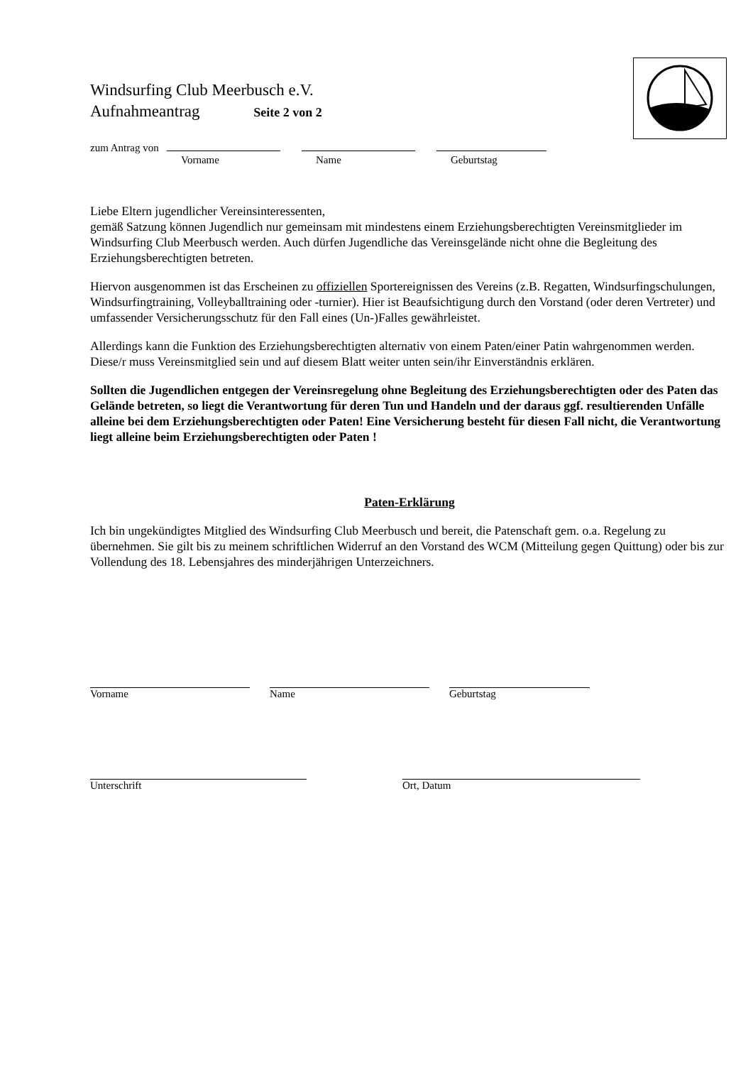Windsurfing Club Meerbusch e.V.
Aufnahmeantrag Seite 2 von 2
zum Antrag von
Vorname Name Geburtstag
Liebe Eltern jugendlicher Vereinsinteressenten,
gemäß Satzung können Jugendlich nur gemeinsam mit mindestens einem Erziehungsberechtigten Vereinsmitglieder im Windsurfing Club Meerbusch werden. Auch dürfen Jugendliche das Vereinsgelände nicht ohne die Begleitung des Erziehungsberechtigten betreten.
Hiervon ausgenommen ist das Erscheinen zu offiziellen Sportereignissen des Vereins (z.B. Regatten, Windsurfingschulungen, Windsurfingtraining, Volleyballtraining oder -turnier). Hier ist Beaufsichtigung durch den Vorstand (oder deren Vertreter) und umfassender Versicherungsschutz für den Fall eines (Un-)Falles gewährleistet.
Allerdings kann die Funktion des Erziehungsberechtigten alternativ von einem Paten/einer Patin wahrgenommen werden. Diese/r muss Vereinsmitglied sein und auf diesem Blatt weiter unten sein/ihr Einverständnis erklären.
Sollten die Jugendlichen entgegen der Vereinsregelung ohne Begleitung des Erziehungsberechtigten oder des Paten das Gelände betreten, so liegt die Verantwortung für deren Tun und Handeln und der daraus ggf. resultierenden Unfälle alleine bei dem Erziehungsberechtigten oder Paten! Eine Versicherung besteht für diesen Fall nicht, die Verantwortung liegt alleine beim Erziehungsberechtigten oder Paten !
Paten-Erklärung
Ich bin ungekündigtes Mitglied des Windsurfing Club Meerbusch und bereit, die Patenschaft gem. o.a. Regelung zu übernehmen. Sie gilt bis zu meinem schriftlichen Widerruf an den Vorstand des WCM (Mitteilung gegen Quittung) oder bis zur Vollendung des 18. Lebensjahres des minderjährigen Unterzeichners.
Vorname Name Geburtstag
Unterschrift Ort, Datum